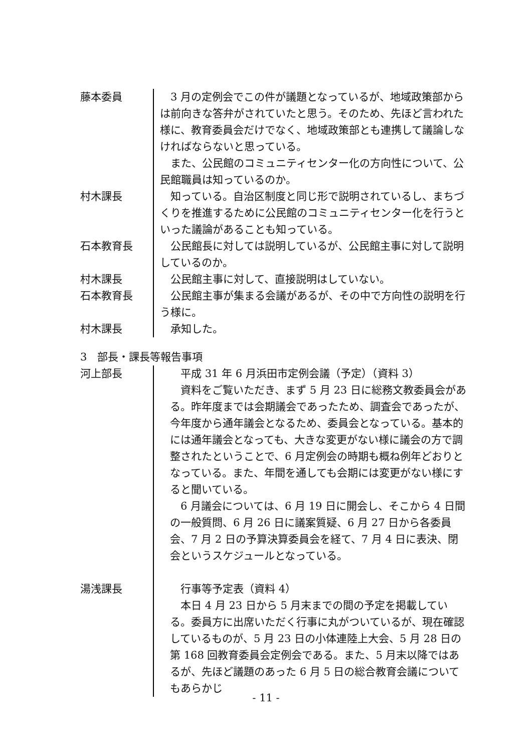藤本委員 3 月の定例会でこの件が議題となっているが、地域政策部からは前向きな答弁がされていたと思う。そのため、先ほど言われた様に、教育委員会だけでなく、地域政策部とも連携して議論しなければならないと思っている。
また、公民館のコミュニティセンター化の方向性について、公民館職員は知っているのか。
村木課長 知っている。自治区制度と同じ形で説明されているし、まちづくりを推進するために公民館のコミュニティセンター化を行うといった議論があることも知っている。
石本教育長 公民館長に対しては説明しているが、公民館主事に対して説明しているのか。
村木課長 公民館主事に対して、直接説明はしていない。
石本教育長 公民館主事が集まる会議があるが、その中で方向性の説明を行う様に。
村木課長 承知した。
3　部長・課長等報告事項
河上部長 平成 31 年 6 月浜田市定例会議（予定）（資料 3）
資料をご覧いただき、まず 5 月 23 日に総務文教委員会がある。昨年度までは会期議会であったため、調査会であったが、今年度から通年議会となるため、委員会となっている。基本的には通年議会となっても、大きな変更がない様に議会の方で調整されたということで、6 月定例会の時期も概ね例年どおりとなっている。また、年間を通しても会期には変更がない様にすると聞いている。
6 月議会については、6 月 19 日に開会し、そこから 4 日間の一般質問、6 月 26 日に議案質疑、6 月 27 日から各委員会、7 月 2 日の予算決算委員会を経て、7 月 4 日に表決、閉会というスケジュールとなっている。
湯浅課長 行事等予定表（資料 4）
本日 4 月 23 日から 5 月末までの間の予定を掲載している。委員方に出席いただく行事に丸がついているが、現在確認しているものが、5 月 23 日の小体連陸上大会、5 月 28 日の第 168 回教育委員会定例会である。また、5 月末以降ではあるが、先ほど議題のあった 6 月 5 日の総合教育会議についてもあらかじ
- 11 -